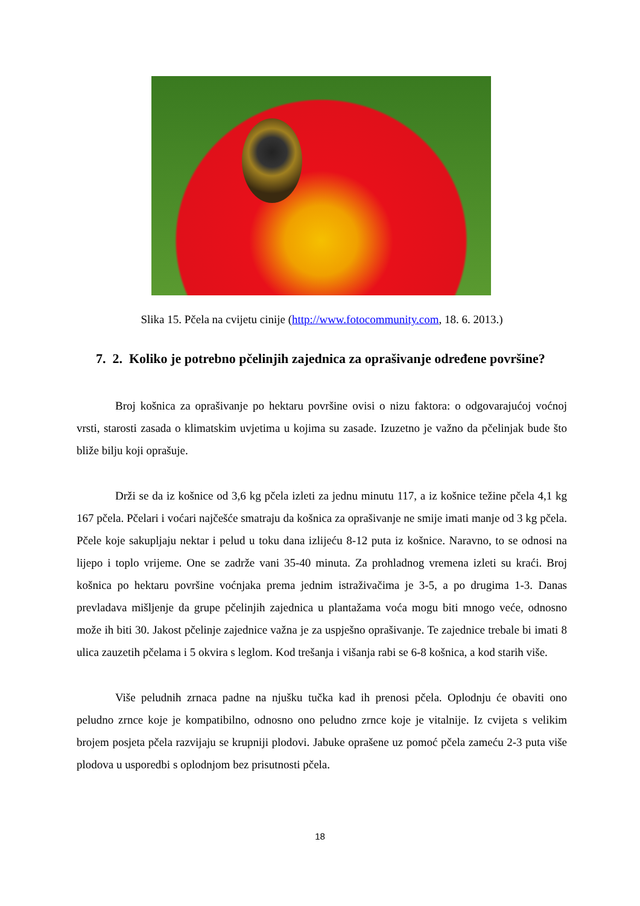Slika 15. Pčela na cvijetu cinije (http://www.fotocommunity.com, 18. 6. 2013.)
7. 2. Koliko je potrebno pčelinjih zajednica za oprašivanje određene površine?
Broj košnica za oprašivanje po hektaru površine ovisi o nizu faktora: o odgovarajućoj voćnoj vrsti, starosti zasada o klimatskim uvjetima u kojima su zasade. Izuzetno je važno da pčelinjak bude što bliže bilju koji oprašuje.
Drži se da iz košnice od 3,6 kg pčela izleti za jednu minutu 117, a iz košnice težine pčela 4,1 kg 167 pčela. Pčelari i voćari najčešće smatraju da košnica za oprašivanje ne smije imati manje od 3 kg pčela. Pčele koje sakupljaju nektar i pelud u toku dana izlijeću 8-12 puta iz košnice. Naravno, to se odnosi na lijepo i toplo vrijeme. One se zadrže vani 35-40 minuta. Za prohladnog vremena izleti su kraći. Broj košnica po hektaru površine voćnjaka prema jednim istraživačima je 3-5, a po drugima 1-3. Danas prevladava mišljenje da grupe pčelinjih zajednica u plantažama voća mogu biti mnogo veće, odnosno može ih biti 30. Jakost pčelinje zajednice važna je za uspješno oprašivanje. Te zajednice trebale bi imati 8 ulica zauzetih pčelama i 5 okvira s leglom. Kod trešanja i višanja rabi se 6-8 košnica, a kod starih više.
Više peludnih zrnaca padne na njušku tučka kad ih prenosi pčela. Oplodnju će obaviti ono peludno zrnce koje je kompatibilno, odnosno ono peludno zrnce koje je vitalnije. Iz cvijeta s velikim brojem posjeta pčela razvijaju se krupniji plodovi. Jabuke oprašene uz pomoć pčela zameću 2-3 puta više plodova u usporedbi s oplodnjom bez prisutnosti pčela.
18